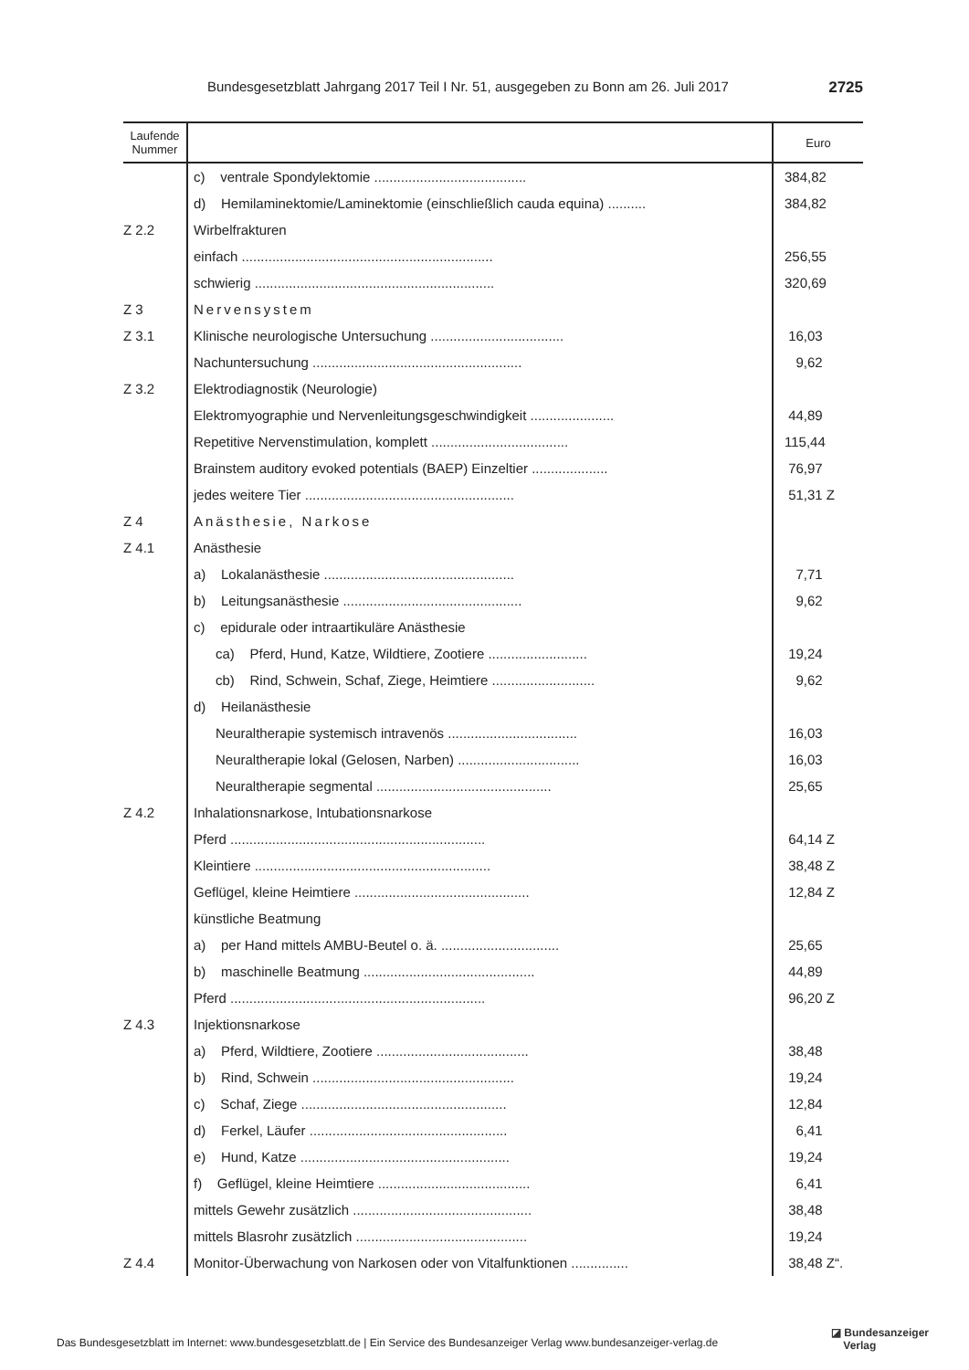Bundesgesetzblatt Jahrgang 2017 Teil I Nr. 51, ausgegeben zu Bonn am 26. Juli 2017 2725
| Laufende Nummer | | Euro |
| --- | --- | --- |
| | c) ventrale Spondylektomie ........................................ | 384,82 |
| | d) Hemilaminektomie/Laminektomie (einschließlich cauda equina) .......... | 384,82 |
| Z 2.2 | Wirbelfrakturen | |
| | einfach .................................................................. | 256,55 |
| | schwierig ............................................................... | 320,69 |
| Z 3 | Nervensystem | |
| Z 3.1 | Klinische neurologische Untersuchung ................................... | 16,03 |
| | Nachuntersuchung ....................................................... | 9,62 |
| Z 3.2 | Elektrodiagnostik (Neurologie) | |
| | Elektromyographie und Nervenleitungsgeschwindigkeit ...................... | 44,89 |
| | Repetitive Nervenstimulation, komplett .................................... | 115,44 |
| | Brainstem auditory evoked potentials (BAEP) Einzeltier .................... | 76,97 |
| | jedes weitere Tier ....................................................... | 51,31 Z |
| Z 4 | Anästhesie, Narkose | |
| Z 4.1 | Anästhesie | |
| | a) Lokalanästhesie .................................................. | 7,71 |
| | b) Leitungsanästhesie ............................................... | 9,62 |
| | c) epidurale oder intraartikuläre Anästhesie | |
| | ca) Pferd, Hund, Katze, Wildtiere, Zootiere .......................... | 19,24 |
| | cb) Rind, Schwein, Schaf, Ziege, Heimtiere ........................... | 9,62 |
| | d) Heilanästhesie | |
| | Neuraltherapie systemisch intravenös .................................. | 16,03 |
| | Neuraltherapie lokal (Gelosen, Narben) ................................ | 16,03 |
| | Neuraltherapie segmental .............................................. | 25,65 |
| Z 4.2 | Inhalationsnarkose, Intubationsnarkose | |
| | Pferd ................................................................... | 64,14 Z |
| | Kleintiere .............................................................. | 38,48 Z |
| | Geflügel, kleine Heimtiere .............................................. | 12,84 Z |
| | künstliche Beatmung | |
| | a) per Hand mittels AMBU-Beutel o. ä. ............................... | 25,65 |
| | b) maschinelle Beatmung ............................................. | 44,89 |
| | Pferd ................................................................... | 96,20 Z |
| Z 4.3 | Injektionsnarkose | |
| | a) Pferd, Wildtiere, Zootiere ........................................ | 38,48 |
| | b) Rind, Schwein ..................................................... | 19,24 |
| | c) Schaf, Ziege ...................................................... | 12,84 |
| | d) Ferkel, Läufer .................................................... | 6,41 |
| | e) Hund, Katze ....................................................... | 19,24 |
| | f) Geflügel, kleine Heimtiere ........................................ | 6,41 |
| | mittels Gewehr zusätzlich ............................................... | 38,48 |
| | mittels Blasrohr zusätzlich ............................................. | 19,24 |
| Z 4.4 | Monitor-Überwachung von Narkosen oder von Vitalfunktionen ............... | 38,48 Z“. |
Das Bundesgesetzblatt im Internet: www.bundesgesetzblatt.de | Ein Service des Bundesanzeiger Verlag www.bundesanzeiger-verlag.de
◪ Bundesanzeiger
Verlag